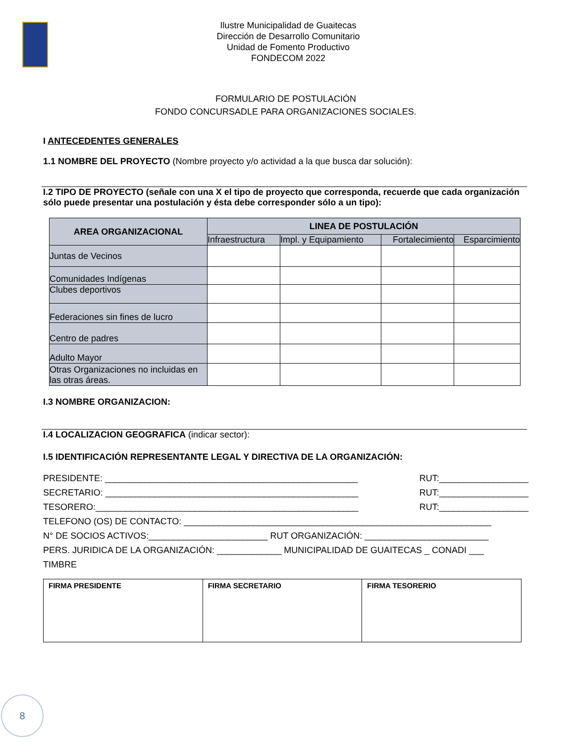Ilustre Municipalidad de Guaitecas
Dirección de Desarrollo Comunitario
Unidad de Fomento Productivo
FONDECOM 2022
FORMULARIO DE POSTULACIÓN
FONDO CONCURSADLE PARA ORGANIZACIONES SOCIALES.
I ANTECEDENTES GENERALES
1.1 NOMBRE DEL PROYECTO (Nombre proyecto y/o actividad a la que busca dar solución):
I.2 TIPO DE PROYECTO (señale con una X el tipo de proyecto que corresponda, recuerde que cada organización sólo puede presentar una postulación y ésta debe corresponder sólo a un tipo):
| AREA ORGANIZACIONAL | LINEA DE POSTULACIÓN | | | |
| --- | --- | --- | --- | --- |
| | Infraestructura | Impl. y Equipamiento | Fortalecimiento | Esparcimiento |
| Juntas de Vecinos | | | | |
| Comunidades Indígenas | | | | |
| Clubes deportivos | | | | |
| Federaciones sin fines de lucro | | | | |
| Centro de padres | | | | |
| Adulto Mayor | | | | |
| Otras Organizaciones no incluidas en las otras áreas. | | | | |
I.3 NOMBRE ORGANIZACION:
I.4 LOCALIZACION GEOGRAFICA (indicar sector):
I.5 IDENTIFICACIÓN REPRESENTANTE LEGAL Y DIRECTIVA DE LA ORGANIZACIÓN:
PRESIDENTE: ___________________________________________________ RUT:__________________
SECRETARIO: ___________________________________________________ RUT:__________________
TESORERO:_____________________________________________________ RUT:__________________
TELEFONO (OS) DE CONTACTO: ______________________________________________________________
N° DE SOCIOS ACTIVOS:________________________ RUT ORGANIZACIÓN: _________________________
PERS. JURIDICA DE LA ORGANIZACIÓN: _____________ MUNICIPALIDAD DE GUAITECAS _ CONADI ___
TIMBRE
| FIRMA PRESIDENTE | FIRMA SECRETARIO | FIRMA TESORERIO |
8